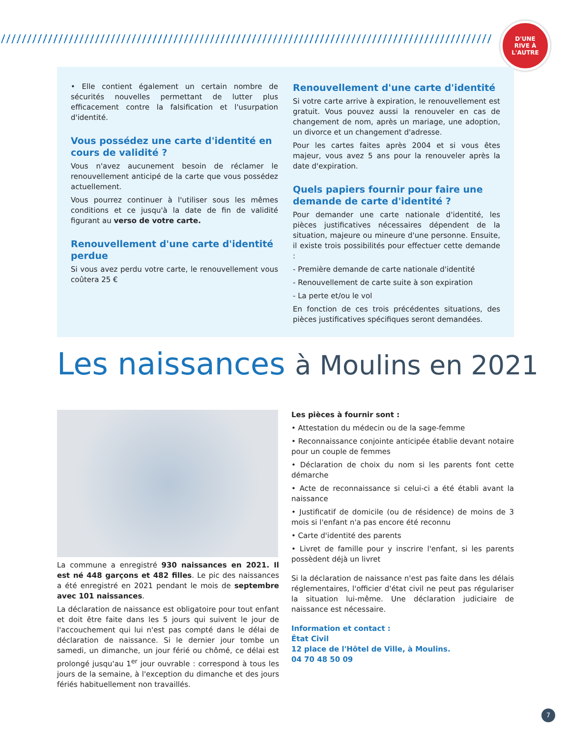D'UNE
RIVE À
L'AUTRE
• Elle contient également un certain nombre de sécurités nouvelles permettant de lutter plus efficacement contre la falsification et l'usurpation d'identité.
Vous possédez une carte d'identité en cours de validité ?
Vous n'avez aucunement besoin de réclamer le renouvellement anticipé de la carte que vous possédez actuellement.
Vous pourrez continuer à l'utiliser sous les mêmes conditions et ce jusqu'à la date de fin de validité figurant au verso de votre carte.
Renouvellement d'une carte d'identité perdue
Si vous avez perdu votre carte, le renouvellement vous coûtera 25 €
Renouvellement d'une carte d'identité
Si votre carte arrive à expiration, le renouvellement est gratuit. Vous pouvez aussi la renouveler en cas de changement de nom, après un mariage, une adoption, un divorce et un changement d'adresse.
Pour les cartes faites après 2004 et si vous êtes majeur, vous avez 5 ans pour la renouveler après la date d'expiration.
Quels papiers fournir pour faire une demande de carte d'identité ?
Pour demander une carte nationale d'identité, les pièces justificatives nécessaires dépendent de la situation, majeure ou mineure d'une personne. Ensuite, il existe trois possibilités pour effectuer cette demande :
- Première demande de carte nationale d'identité
- Renouvellement de carte suite à son expiration
- La perte et/ou le vol
En fonction de ces trois précédentes situations, des pièces justificatives spécifiques seront demandées.
Les naissances à Moulins en 2021
La commune a enregistré 930 naissances en 2021. Il est né 448 garçons et 482 filles. Le pic des naissances a été enregistré en 2021 pendant le mois de septembre avec 101 naissances.
La déclaration de naissance est obligatoire pour tout enfant et doit être faite dans les 5 jours qui suivent le jour de l'accouchement qui lui n'est pas compté dans le délai de déclaration de naissance. Si le dernier jour tombe un samedi, un dimanche, un jour férié ou chômé, ce délai est prolongé jusqu'au 1<sup>er</sup> jour ouvrable : correspond à tous les jours de la semaine, à l'exception du dimanche et des jours fériés habituellement non travaillés.
Les pièces à fournir sont :
• Attestation du médecin ou de la sage-femme
• Reconnaissance conjointe anticipée établie devant notaire pour un couple de femmes
• Déclaration de choix du nom si les parents font cette démarche
• Acte de reconnaissance si celui-ci a été établi avant la naissance
• Justificatif de domicile (ou de résidence) de moins de 3 mois si l'enfant n'a pas encore été reconnu
• Carte d'identité des parents
• Livret de famille pour y inscrire l'enfant, si les parents possèdent déjà un livret
Si la déclaration de naissance n'est pas faite dans les délais réglementaires, l'officier d'état civil ne peut pas régulariser la situation lui-même. Une déclaration judiciaire de naissance est nécessaire.
Information et contact :
État Civil
12 place de l'Hôtel de Ville, à Moulins.
04 70 48 50 09
7